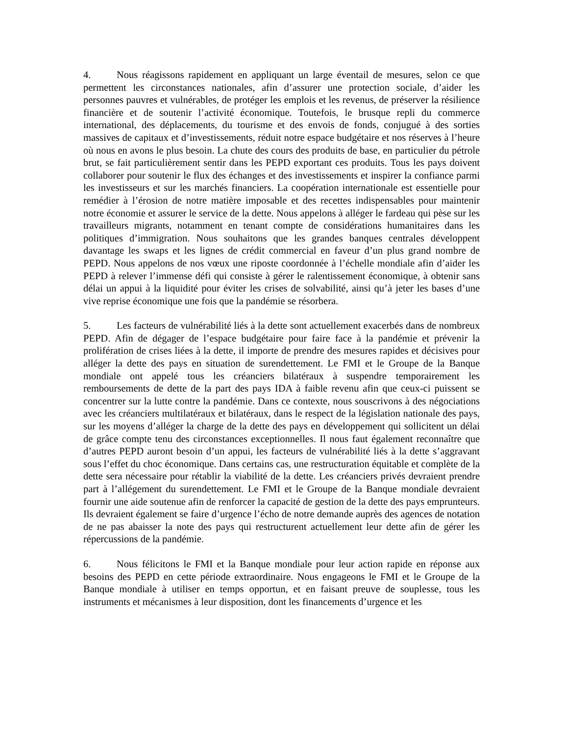4. Nous réagissons rapidement en appliquant un large éventail de mesures, selon ce que permettent les circonstances nationales, afin d’assurer une protection sociale, d’aider les personnes pauvres et vulnérables, de protéger les emplois et les revenus, de préserver la résilience financière et de soutenir l’activité économique. Toutefois, le brusque repli du commerce international, des déplacements, du tourisme et des envois de fonds, conjugué à des sorties massives de capitaux et d’investissements, réduit notre espace budgétaire et nos réserves à l’heure où nous en avons le plus besoin. La chute des cours des produits de base, en particulier du pétrole brut, se fait particulièrement sentir dans les PEPD exportant ces produits. Tous les pays doivent collaborer pour soutenir le flux des échanges et des investissements et inspirer la confiance parmi les investisseurs et sur les marchés financiers. La coopération internationale est essentielle pour remédier à l’érosion de notre matière imposable et des recettes indispensables pour maintenir notre économie et assurer le service de la dette. Nous appelons à alléger le fardeau qui pèse sur les travailleurs migrants, notamment en tenant compte de considérations humanitaires dans les politiques d’immigration. Nous souhaitons que les grandes banques centrales développent davantage les swaps et les lignes de crédit commercial en faveur d’un plus grand nombre de PEPD. Nous appelons de nos vœux une riposte coordonnée à l’échelle mondiale afin d’aider les PEPD à relever l’immense défi qui consiste à gérer le ralentissement économique, à obtenir sans délai un appui à la liquidité pour éviter les crises de solvabilité, ainsi qu’à jeter les bases d’une vive reprise économique une fois que la pandémie se résorbera.
5. Les facteurs de vulnérabilité liés à la dette sont actuellement exacerbés dans de nombreux PEPD. Afin de dégager de l’espace budgétaire pour faire face à la pandémie et prévenir la prolifération de crises liées à la dette, il importe de prendre des mesures rapides et décisives pour alléger la dette des pays en situation de surendettement. Le FMI et le Groupe de la Banque mondiale ont appelé tous les créanciers bilatéraux à suspendre temporairement les remboursements de dette de la part des pays IDA à faible revenu afin que ceux-ci puissent se concentrer sur la lutte contre la pandémie. Dans ce contexte, nous souscrivons à des négociations avec les créanciers multilatéraux et bilatéraux, dans le respect de la législation nationale des pays, sur les moyens d’alléger la charge de la dette des pays en développement qui sollicitent un délai de grâce compte tenu des circonstances exceptionnelles. Il nous faut également reconnaître que d’autres PEPD auront besoin d’un appui, les facteurs de vulnérabilité liés à la dette s’aggravant sous l’effet du choc économique. Dans certains cas, une restructuration équitable et complète de la dette sera nécessaire pour rétablir la viabilité de la dette. Les créanciers privés devraient prendre part à l’allégement du surendettement. Le FMI et le Groupe de la Banque mondiale devraient fournir une aide soutenue afin de renforcer la capacité de gestion de la dette des pays emprunteurs. Ils devraient également se faire d’urgence l’écho de notre demande auprès des agences de notation de ne pas abaisser la note des pays qui restructurent actuellement leur dette afin de gérer les répercussions de la pandémie.
6. Nous félicitons le FMI et la Banque mondiale pour leur action rapide en réponse aux besoins des PEPD en cette période extraordinaire. Nous engageons le FMI et le Groupe de la Banque mondiale à utiliser en temps opportun, et en faisant preuve de souplesse, tous les instruments et mécanismes à leur disposition, dont les financements d’urgence et les